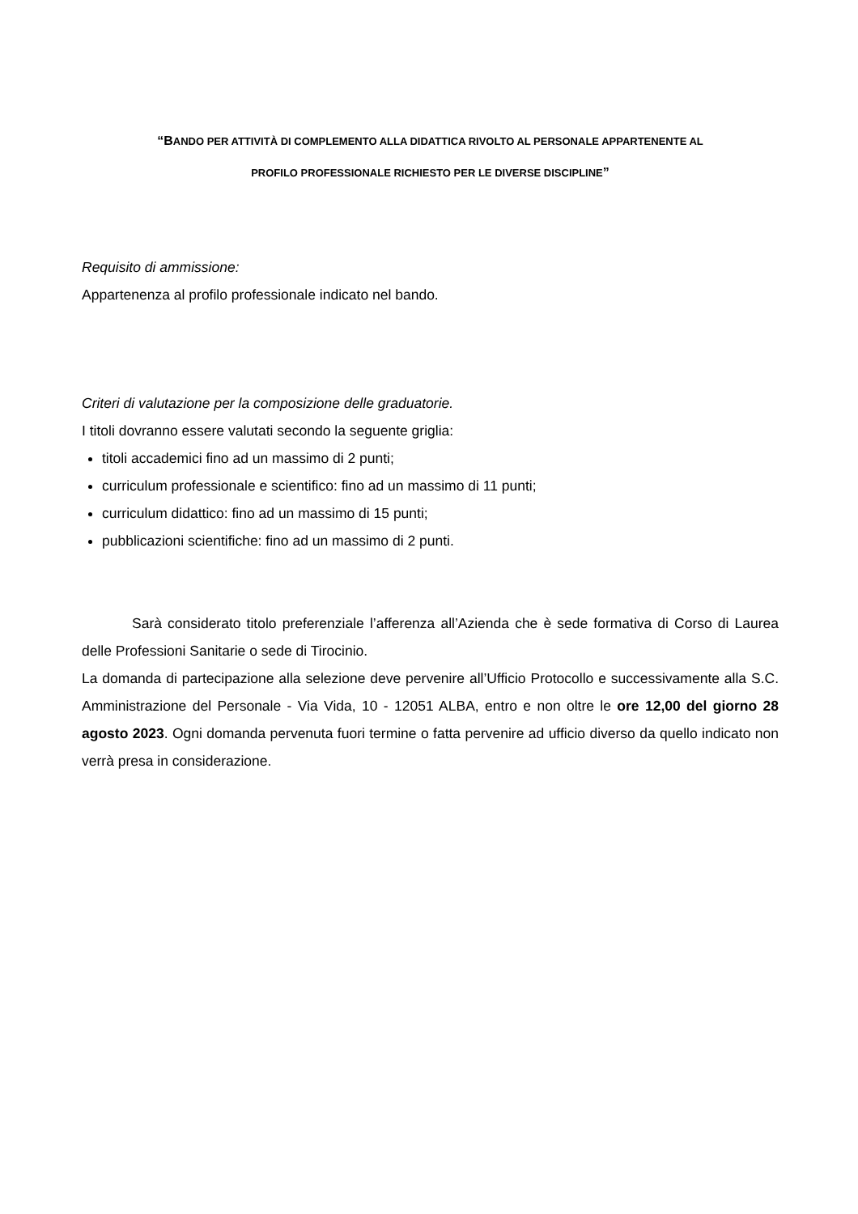“BANDO PER ATTIVITÀ DI COMPLEMENTO ALLA DIDATTICA RIVOLTO AL PERSONALE APPARTENENTE AL
PROFILO PROFESSIONALE RICHIESTO PER LE DIVERSE DISCIPLINE”
Requisito di ammissione:
Appartenenza al profilo professionale indicato nel bando.
Criteri di valutazione per la composizione delle graduatorie.
I titoli dovranno essere valutati secondo la seguente griglia:
titoli accademici fino ad un massimo di 2 punti;
curriculum professionale e scientifico: fino ad un massimo di 11 punti;
curriculum didattico: fino ad un massimo di 15 punti;
pubblicazioni scientifiche: fino ad un massimo di 2 punti.
Sarà considerato titolo preferenziale l’afferenza all’Azienda che è sede formativa di Corso di Laurea delle Professioni Sanitarie o sede di Tirocinio.
La domanda di partecipazione alla selezione deve pervenire all’Ufficio Protocollo e successivamente alla S.C. Amministrazione del Personale - Via Vida, 10 - 12051 ALBA, entro e non oltre le ore 12,00 del giorno 28 agosto 2023. Ogni domanda pervenuta fuori termine o fatta pervenire ad ufficio diverso da quello indicato non verrà presa in considerazione.